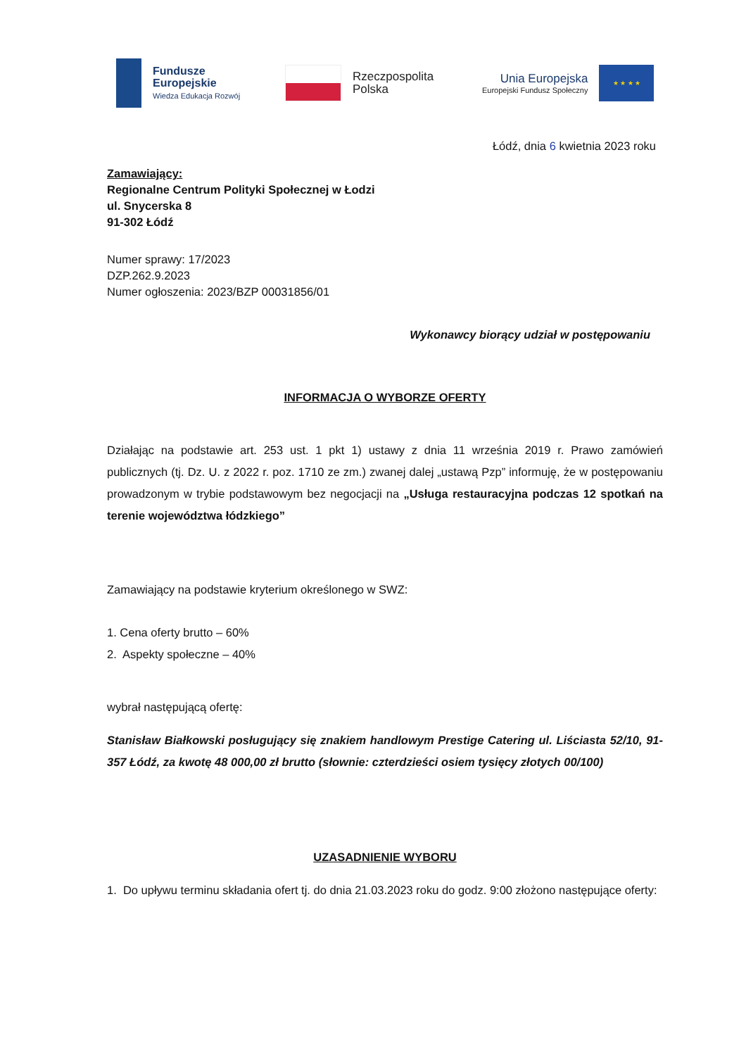Fundusze
Europejskie
Wiedza Edukacja Rozwój
Rzeczpospolita
Polska
Unia Europejska
Europejski Fundusz Społeczny
★ ★ ★ ★
Łódź, dnia 6 kwietnia 2023 roku
Zamawiający:
Regionalne Centrum Polityki Społecznej w Łodzi
ul. Snycerska 8
91-302 Łódź
Numer sprawy: 17/2023
DZP.262.9.2023
Numer ogłoszenia: 2023/BZP 00031856/01
Wykonawcy biorący udział w postępowaniu
INFORMACJA O WYBORZE OFERTY
Działając na podstawie art. 253 ust. 1 pkt 1) ustawy z dnia 11 września 2019 r. Prawo zamówień publicznych (tj. Dz. U. z 2022 r. poz. 1710 ze zm.) zwanej dalej „ustawą Pzp” informuję, że w postępowaniu prowadzonym w trybie podstawowym bez negocjacji na „Usługa restauracyjna podczas 12 spotkań na terenie województwa łódzkiego”
Zamawiający na podstawie kryterium określonego w SWZ:
1. Cena oferty brutto – 60%
2. Aspekty społeczne – 40%
wybrał następującą ofertę:
Stanisław Białkowski posługujący się znakiem handlowym Prestige Catering ul. Liściasta 52/10, 91-357 Łódź, za kwotę 48 000,00 zł brutto (słownie: czterdzieści osiem tysięcy złotych 00/100)
UZASADNIENIE WYBORU
1. Do upływu terminu składania ofert tj. do dnia 21.03.2023 roku do godz. 9:00 złożono następujące oferty: